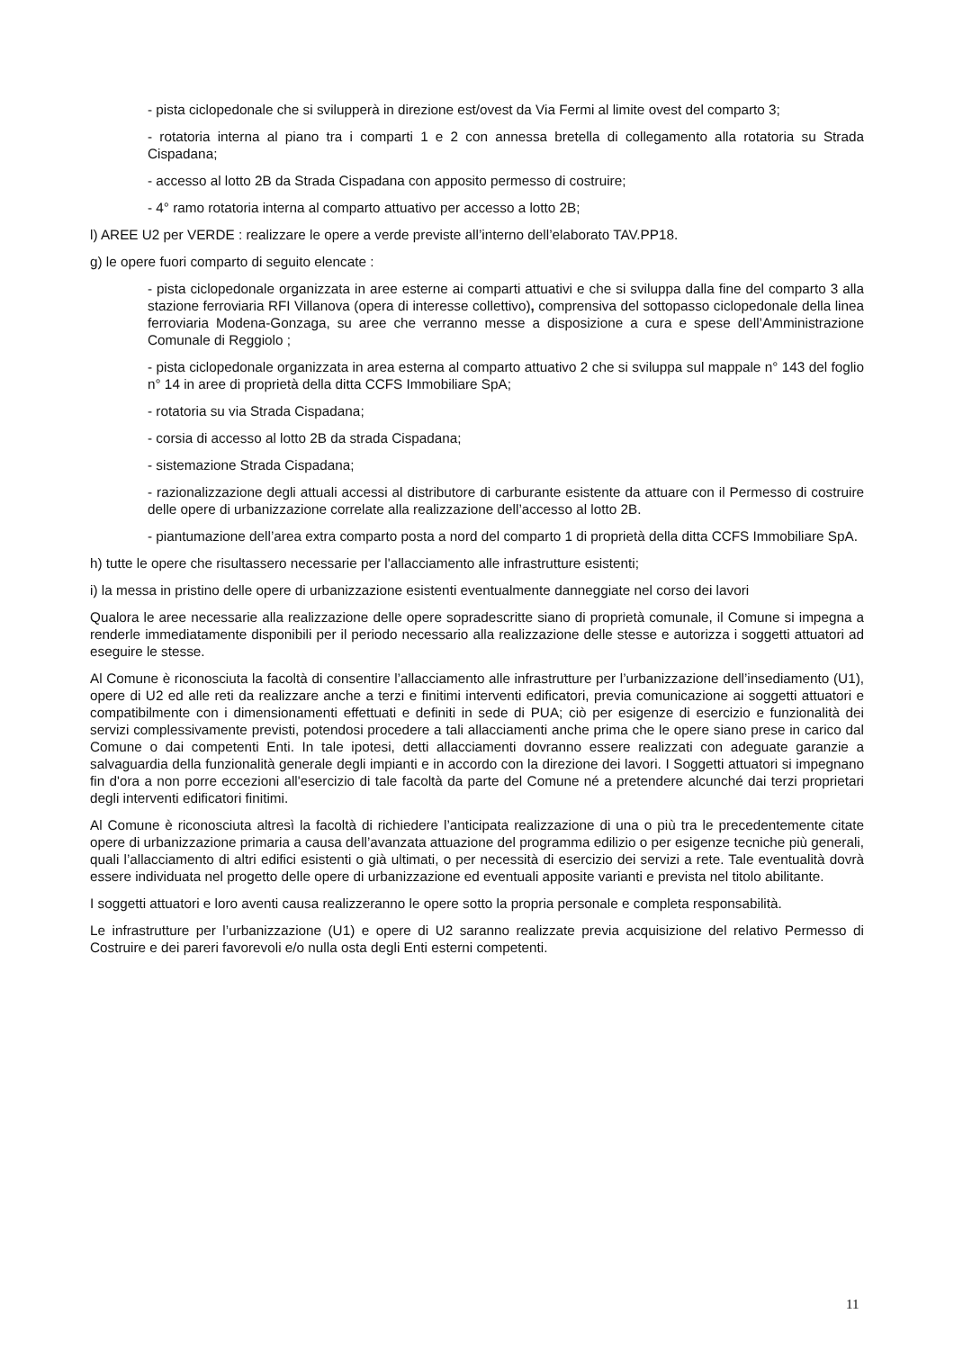- pista ciclopedonale che si svilupperà in direzione est/ovest da Via Fermi al limite ovest del comparto 3;
- rotatoria interna al piano tra i comparti 1 e 2 con annessa bretella di collegamento alla rotatoria su Strada Cispadana;
- accesso al lotto 2B da Strada Cispadana con apposito permesso di costruire;
- 4° ramo rotatoria interna al comparto attuativo per accesso a lotto 2B;
l) AREE U2 per VERDE : realizzare le opere a verde previste all’interno dell’elaborato TAV.PP18.
g) le opere fuori comparto di seguito elencate :
- pista ciclopedonale organizzata in aree esterne ai comparti attuativi e che si sviluppa dalla fine del comparto 3 alla stazione ferroviaria RFI Villanova (opera di interesse collettivo), comprensiva del sottopasso ciclopedonale della linea ferroviaria Modena-Gonzaga, su aree che verranno messe a disposizione a cura e spese dell’Amministrazione Comunale di Reggiolo ;
- pista ciclopedonale organizzata in area esterna al comparto attuativo 2 che si sviluppa sul mappale n° 143 del foglio n° 14 in aree di proprietà della ditta CCFS Immobiliare SpA;
- rotatoria su via Strada Cispadana;
- corsia di accesso al lotto 2B da strada Cispadana;
- sistemazione Strada Cispadana;
- razionalizzazione degli attuali accessi al distributore di carburante esistente da attuare con il Permesso di costruire delle opere di urbanizzazione correlate alla realizzazione dell’accesso al lotto 2B.
- piantumazione dell’area extra comparto posta a nord del comparto 1 di proprietà della ditta CCFS Immobiliare SpA.
h) tutte le opere che risultassero necessarie per l'allacciamento alle infrastrutture esistenti;
i) la messa in pristino delle opere di urbanizzazione esistenti eventualmente danneggiate nel corso dei lavori
Qualora le aree necessarie alla realizzazione delle opere sopradescritte siano di proprietà comunale, il Comune si impegna a renderle immediatamente disponibili per il periodo necessario alla realizzazione delle stesse e autorizza i soggetti attuatori ad eseguire le stesse.
Al Comune è riconosciuta la facoltà di consentire l’allacciamento alle infrastrutture per l’urbanizzazione dell’insediamento (U1), opere di U2 ed alle reti da realizzare anche a terzi e finitimi interventi edificatori, previa comunicazione ai soggetti attuatori e compatibilmente con i dimensionamenti effettuati e definiti in sede di PUA; ciò per esigenze di esercizio e funzionalità dei servizi complessivamente previsti, potendosi procedere a tali allacciamenti anche prima che le opere siano prese in carico dal Comune o dai competenti Enti. In tale ipotesi, detti allacciamenti dovranno essere realizzati con adeguate garanzie a salvaguardia della funzionalità generale degli impianti e in accordo con la direzione dei lavori. I Soggetti attuatori si impegnano fin d'ora a non porre eccezioni all'esercizio di tale facoltà da parte del Comune né a pretendere alcunché dai terzi proprietari degli interventi edificatori finitimi.
Al Comune è riconosciuta altresì la facoltà di richiedere l’anticipata realizzazione di una o più tra le precedentemente citate opere di urbanizzazione primaria a causa dell’avanzata attuazione del programma edilizio o per esigenze tecniche più generali, quali l’allacciamento di altri edifici esistenti o già ultimati, o per necessità di esercizio dei servizi a rete. Tale eventualità dovrà essere individuata nel progetto delle opere di urbanizzazione ed eventuali apposite varianti e prevista nel titolo abilitante.
I soggetti attuatori e loro aventi causa realizzeranno le opere sotto la propria personale e completa responsabilità.
Le infrastrutture per l’urbanizzazione (U1) e opere di U2 saranno realizzate previa acquisizione del relativo Permesso di Costruire e dei pareri favorevoli e/o nulla osta degli Enti esterni competenti.
11